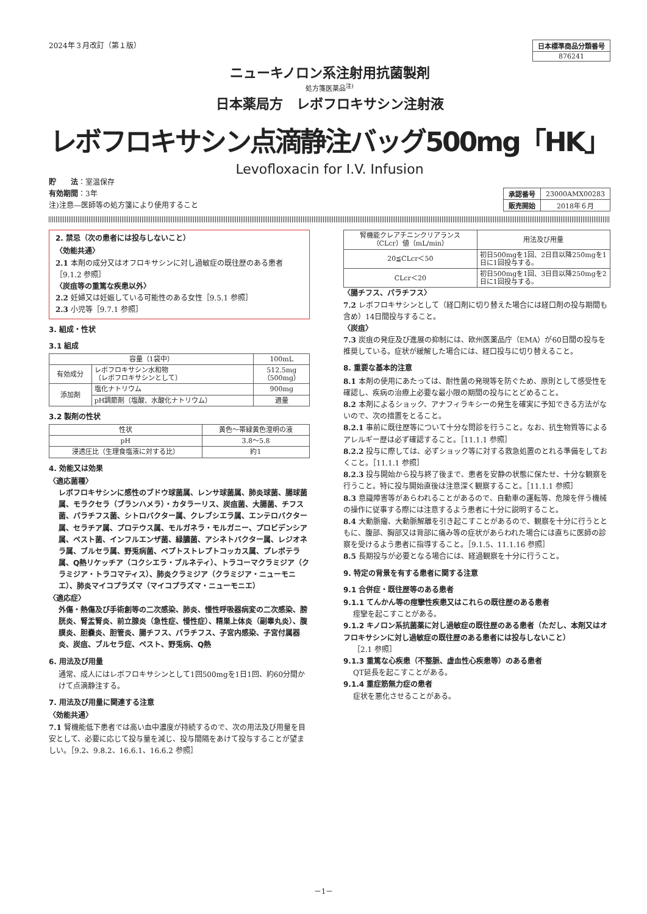2024年３月改訂（第１版）
| 日本標準商品分類番号 |
| 876241 |
ニューキノロン系注射用抗菌製剤
処方箋医薬品<sup>注)</sup>
日本薬局方　レボフロキサシン注射液
レボフロキサシン点滴静注バッグ500mg「HK」
Levofloxacin for I.V. Infusion
貯　　法：室温保存
有効期間：3年
注)注意―医師等の処方箋により使用すること
| 承認番号 | 23000AMX00283 |
| 販売開始 | 2018年６月 |
2. 禁忌（次の患者には投与しないこと）
〈効能共通〉
2.1 本剤の成分又はオフロキサシンに対し過敏症の既往歴のある患者［9.1.2 参照］
〈炭疽等の重篤な疾患以外〉
2.2 妊婦又は妊娠している可能性のある女性［9.5.1 参照］
2.3 小児等［9.7.1 参照］
3. 組成・性状
3.1 組成
| 容量（1袋中） | | 100mL |
| --- | --- | --- |
| 有効成分 | レボフロキサシン水和物 （レボフロキサシンとして） | 512.5mg （500mg） |
| 添加剤 | 塩化ナトリウム | 900mg |
| | pH調節剤（塩酸、水酸化ナトリウム） | 適量 |
3.2 製剤の性状
| 性状 | 黄色～帯緑黄色澄明の液 |
| pH | 3.8～5.8 |
| 浸透圧比（生理食塩液に対する比） | 約1 |
4. 効能又は効果
〈適応菌種〉
レボフロキサシンに感性のブドウ球菌属、レンサ球菌属、肺炎球菌、腸球菌属、モラクセラ（ブランハメラ）・カタラーリス、炭疽菌、大腸菌、チフス菌、パラチフス菌、シトロバクター属、クレブシエラ属、エンテロバクター属、セラチア属、プロテウス属、モルガネラ・モルガニー、プロビデンシア属、ペスト菌、インフルエンザ菌、緑膿菌、アシネトバクター属、レジオネラ属、ブルセラ属、野兎病菌、ペプトストレプトコッカス属、プレボテラ属、Q熱リケッチア（コクシエラ・ブルネティ）、トラコーマクラミジア（クラミジア・トラコマティス）、肺炎クラミジア（クラミジア・ニューモニエ）、肺炎マイコプラズマ（マイコプラズマ・ニューモニエ）
〈適応症〉
外傷・熱傷及び手術創等の二次感染、肺炎、慢性呼吸器病変の二次感染、膀胱炎、腎盂腎炎、前立腺炎（急性症、慢性症）、精巣上体炎（副睾丸炎）、腹膜炎、胆嚢炎、胆管炎、腸チフス、パラチフス、子宮内感染、子宮付属器炎、炭疽、ブルセラ症、ペスト、野兎病、Q熱
6. 用法及び用量
通常、成人にはレボフロキサシンとして1回500mgを1日1回、約60分間かけて点滴静注する。
7. 用法及び用量に関連する注意
〈効能共通〉
7.1 腎機能低下患者では高い血中濃度が持続するので、次の用法及び用量を目安として、必要に応じて投与量を減じ、投与間隔をあけて投与することが望ましい。［9.2、9.8.2、16.6.1、16.6.2 参照］
| 腎機能クレアチニンクリアランス（CLcr）値（mL/min） | 用法及び用量 |
| --- | --- |
| 20≦CLcr＜50 | 初日500mgを1回、2日目以降250mgを1日に1回投与する。 |
| CLcr＜20 | 初日500mgを1回、3日目以降250mgを2日に1回投与する。 |
〈腸チフス、パラチフス〉
7.2 レボフロキサシンとして（経口剤に切り替えた場合には経口剤の投与期間も含め）14日間投与すること。
〈炭疽〉
7.3 炭疽の発症及び進展の抑制には、欧州医薬品庁（EMA）が60日間の投与を推奨している。症状が緩解した場合には、経口投与に切り替えること。
8. 重要な基本的注意
8.1 本剤の使用にあたっては、耐性菌の発現等を防ぐため、原則として感受性を確認し、疾病の治療上必要な最小限の期間の投与にとどめること。
8.2 本剤によるショック、アナフィラキシーの発生を確実に予知できる方法がないので、次の措置をとること。
8.2.1 事前に既往歴等について十分な問診を行うこと。なお、抗生物質等によるアレルギー歴は必ず確認すること。［11.1.1 参照］
8.2.2 投与に際しては、必ずショック等に対する救急処置のとれる準備をしておくこと。［11.1.1 参照］
8.2.3 投与開始から投与終了後まで、患者を安静の状態に保たせ、十分な観察を行うこと。特に投与開始直後は注意深く観察すること。［11.1.1 参照］
8.3 意識障害等があらわれることがあるので、自動車の運転等、危険を伴う機械の操作に従事する際には注意するよう患者に十分に説明すること。
8.4 大動脈瘤、大動脈解離を引き起こすことがあるので、観察を十分に行うとともに、腹部、胸部又は背部に痛み等の症状があらわれた場合には直ちに医師の診察を受けるよう患者に指導すること。［9.1.5、11.1.16 参照］
8.5 長期投与が必要となる場合には、経過観察を十分に行うこと。
9. 特定の背景を有する患者に関する注意
9.1 合併症・既往歴等のある患者
9.1.1 てんかん等の痙攣性疾患又はこれらの既往歴のある患者
痙攣を起こすことがある。
9.1.2 キノロン系抗菌薬に対し過敏症の既往歴のある患者（ただし、本剤又はオフロキサシンに対し過敏症の既往歴のある患者には投与しないこと）
［2.1 参照］
9.1.3 重篤な心疾患（不整脈、虚血性心疾患等）のある患者
QT延長を起こすことがある。
9.1.4 重症筋無力症の患者
症状を悪化させることがある。
－1－